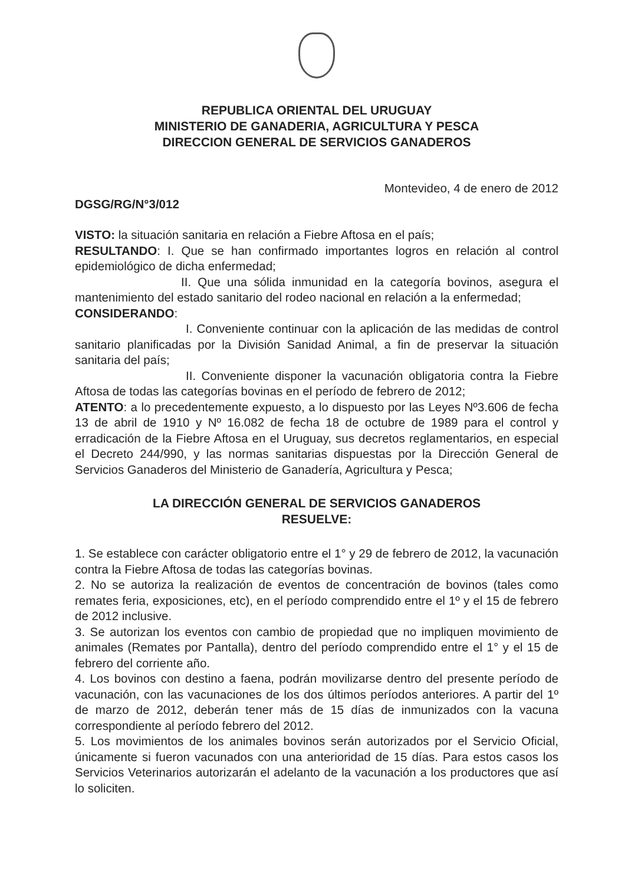REPUBLICA ORIENTAL DEL URUGUAY
MINISTERIO DE GANADERIA, AGRICULTURA Y PESCA
DIRECCION GENERAL DE SERVICIOS GANADEROS
Montevideo, 4 de enero de 2012
DGSG/RG/N°3/012
VISTO: la situación sanitaria en relación a Fiebre Aftosa en el país;
RESULTANDO: I. Que se han confirmado importantes logros en relación al control epidemiológico de dicha enfermedad;
II. Que una sólida inmunidad en la categoría bovinos, asegura el mantenimiento del estado sanitario del rodeo nacional en relación a la enfermedad;
CONSIDERANDO:
I. Conveniente continuar con la aplicación de las medidas de control sanitario planificadas por la División Sanidad Animal, a fin de preservar la situación sanitaria del país;
II. Conveniente disponer la vacunación obligatoria contra la Fiebre Aftosa de todas las categorías bovinas en el período de febrero de 2012;
ATENTO: a lo precedentemente expuesto, a lo dispuesto por las Leyes Nº3.606 de fecha 13 de abril de 1910 y Nº 16.082 de fecha 18 de octubre de 1989 para el control y erradicación de la Fiebre Aftosa en el Uruguay, sus decretos reglamentarios, en especial el Decreto 244/990, y las normas sanitarias dispuestas por la Dirección General de Servicios Ganaderos del Ministerio de Ganadería, Agricultura y Pesca;
LA DIRECCIÓN GENERAL DE SERVICIOS GANADEROS
RESUELVE:
1. Se establece con carácter obligatorio entre el 1° y 29 de febrero de 2012, la vacunación contra la Fiebre Aftosa de todas las categorías bovinas.
2. No se autoriza la realización de eventos de concentración de bovinos (tales como remates feria, exposiciones, etc), en el período comprendido entre el 1º y el 15 de febrero de 2012 inclusive.
3. Se autorizan los eventos con cambio de propiedad que no impliquen movimiento de animales (Remates por Pantalla), dentro del período comprendido entre el 1° y el 15 de febrero del corriente año.
4. Los bovinos con destino a faena, podrán movilizarse dentro del presente período de vacunación, con las vacunaciones de los dos últimos períodos anteriores. A partir del 1º de marzo de 2012, deberán tener más de 15 días de inmunizados con la vacuna correspondiente al período febrero del 2012.
5. Los movimientos de los animales bovinos serán autorizados por el Servicio Oficial, únicamente si fueron vacunados con una anterioridad de 15 días. Para estos casos los Servicios Veterinarios autorizarán el adelanto de la vacunación a los productores que así lo soliciten.